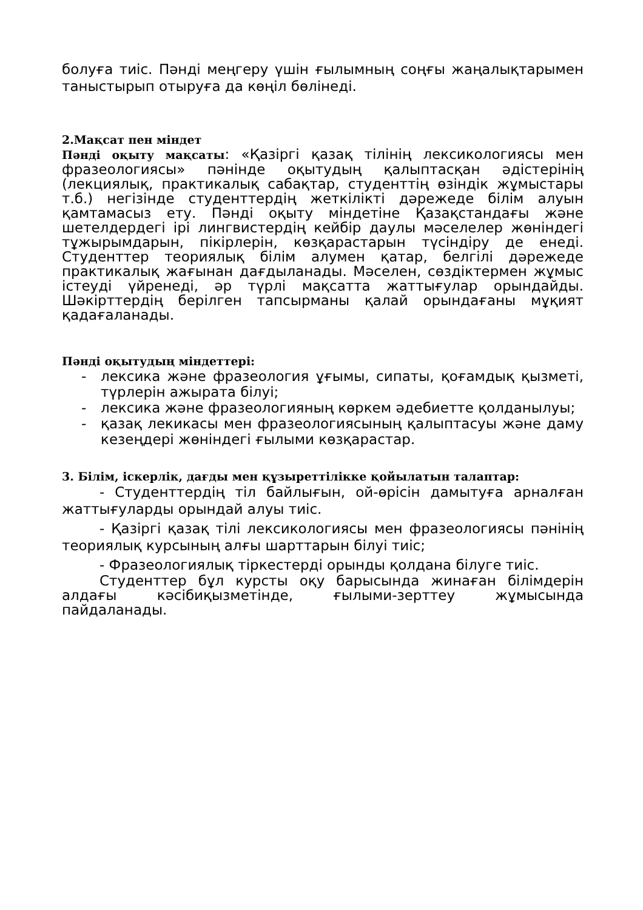болуға тиіс. Пәнді меңгеру үшін ғылымның соңғы жаңалықтарымен таныстырып отыруға да көңіл бөлінеді.
2.Мақсат пен міндет
Пәнді оқыту мақсаты: «Қазіргі қазақ тілінің лексикологиясы мен фразеологиясы» пәнінде оқытудың қалыптасқан әдістерінің (лекциялық, практикалық сабақтар, студенттің өзіндік жұмыстары т.б.) негізінде студенттердің жеткілікті дәрежеде білім алуын қамтамасыз ету. Пәнді оқыту міндетіне Қазақстандағы және шетелдердегі ірі лингвистердің кейбір даулы мәселелер жөніндегі тұжырымдарын, пікірлерін, көзқарастарын түсіндіру де енеді. Студенттер теориялық білім алумен қатар, белгілі дәрежеде практикалық жағынан дағдыланады. Мәселен, сөздіктермен жұмыс істеуді үйренеді, әр түрлі мақсатта жаттығулар орындайды. Шәкірттердің берілген тапсырманы қалай орындағаны мұқият қадағаланады.
Пәнді оқытудың міндеттері:
- лексика және фразеология ұғымы, сипаты, қоғамдық қызметі, түрлерін ажырата білуі;
- лексика және фразеологияның көркем әдебиетте қолданылуы;
- қазақ лекикасы мен фразеологиясының қалыптасуы және даму кезеңдері жөніндегі ғылыми көзқарастар.
3. Білім, іскерлік, дағды мен құзыреттілікке қойылатын талаптар:
- Студенттердің тіл байлығын, ой-өрісін дамытуға арналған жаттығуларды орындай алуы тиіс.
- Қазіргі қазақ тілі лексикологиясы мен фразеологиясы пәнінің теориялық курсының алғы шарттарын білуі тиіс;
- Фразеологиялық тіркестерді орынды қолдана білуге тиіс.
Студенттер бұл курсты оқу барысында жинаған білімдерін алдағы кәсібиқызметінде, ғылыми-зерттеу жұмысында пайдаланады.